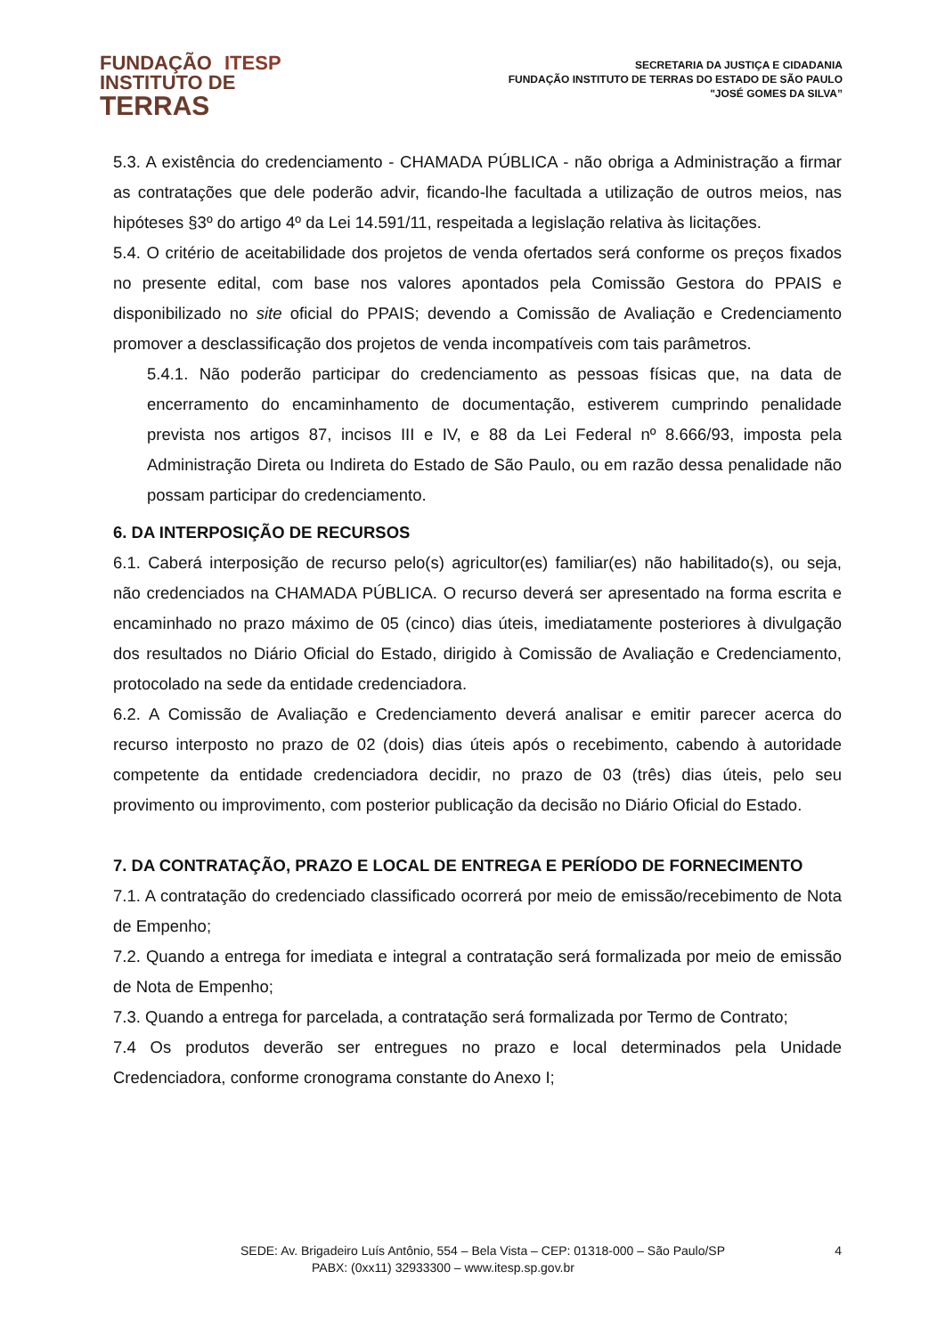FUNDAÇÃO ITESP
INSTITUTO DE
TERRAS
SECRETARIA DA JUSTIÇA E CIDADANIA
FUNDAÇÃO INSTITUTO DE TERRAS DO ESTADO DE SÃO PAULO
"JOSÉ GOMES DA SILVA”
5.3. A existência do credenciamento - CHAMADA PÚBLICA - não obriga a Administração a firmar as contratações que dele poderão advir, ficando-lhe facultada a utilização de outros meios, nas hipóteses §3º do artigo 4º da Lei 14.591/11, respeitada a legislação relativa às licitações.
5.4. O critério de aceitabilidade dos projetos de venda ofertados será conforme os preços fixados no presente edital, com base nos valores apontados pela Comissão Gestora do PPAIS e disponibilizado no site oficial do PPAIS; devendo a Comissão de Avaliação e Credenciamento promover a desclassificação dos projetos de venda incompatíveis com tais parâmetros.
5.4.1. Não poderão participar do credenciamento as pessoas físicas que, na data de encerramento do encaminhamento de documentação, estiverem cumprindo penalidade prevista nos artigos 87, incisos III e IV, e 88 da Lei Federal nº 8.666/93, imposta pela Administração Direta ou Indireta do Estado de São Paulo, ou em razão dessa penalidade não possam participar do credenciamento.
6. DA INTERPOSIÇÃO DE RECURSOS
6.1. Caberá interposição de recurso pelo(s) agricultor(es) familiar(es) não habilitado(s), ou seja, não credenciados na CHAMADA PÚBLICA. O recurso deverá ser apresentado na forma escrita e encaminhado no prazo máximo de 05 (cinco) dias úteis, imediatamente posteriores à divulgação dos resultados no Diário Oficial do Estado, dirigido à Comissão de Avaliação e Credenciamento, protocolado na sede da entidade credenciadora.
6.2. A Comissão de Avaliação e Credenciamento deverá analisar e emitir parecer acerca do recurso interposto no prazo de 02 (dois) dias úteis após o recebimento, cabendo à autoridade competente da entidade credenciadora decidir, no prazo de 03 (três) dias úteis, pelo seu provimento ou improvimento, com posterior publicação da decisão no Diário Oficial do Estado.
7. DA CONTRATAÇÃO, PRAZO E LOCAL DE ENTREGA E PERÍODO DE FORNECIMENTO
7.1. A contratação do credenciado classificado ocorrerá por meio de emissão/recebimento de Nota de Empenho;
7.2. Quando a entrega for imediata e integral a contratação será formalizada por meio de emissão de Nota de Empenho;
7.3. Quando a entrega for parcelada, a contratação será formalizada por Termo de Contrato;
7.4 Os produtos deverão ser entregues no prazo e local determinados pela Unidade Credenciadora, conforme cronograma constante do Anexo I;
SEDE: Av. Brigadeiro Luís Antônio, 554 – Bela Vista – CEP: 01318-000 – São Paulo/SP 4
PABX: (0xx11) 32933300 – www.itesp.sp.gov.br